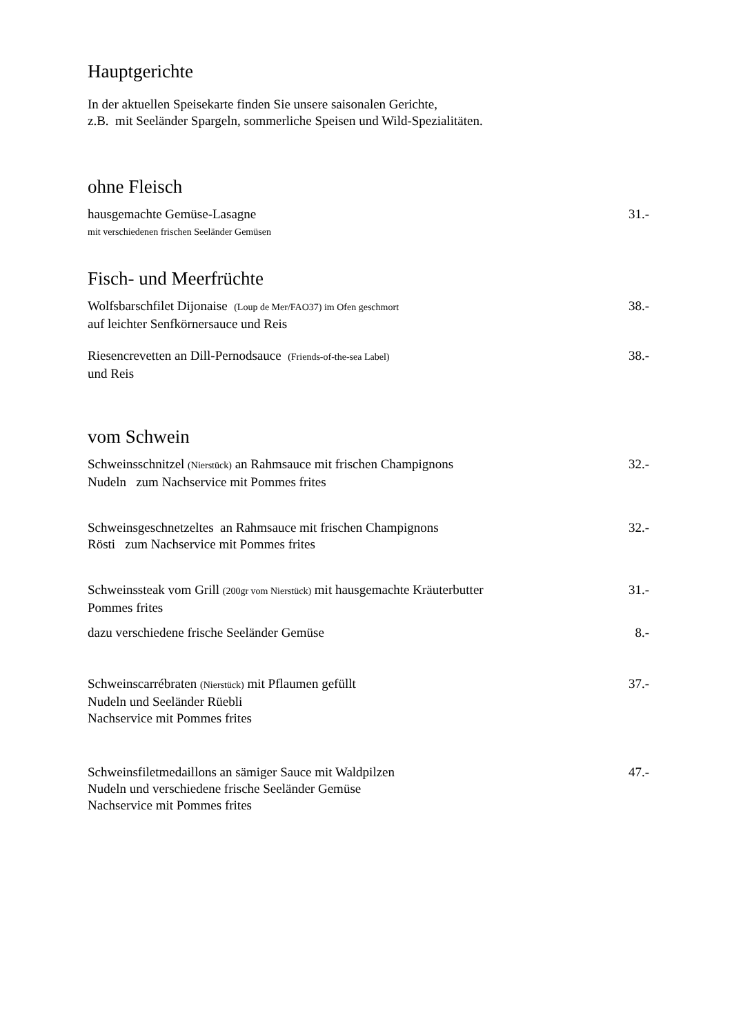Hauptgerichte
In der aktuellen Speisekarte finden Sie unsere saisonalen Gerichte,
z.B. mit Seeländer Spargeln, sommerliche Speisen und Wild-Spezialitäten.
ohne Fleisch
hausgemachte Gemüse-Lasagne
mit verschiedenen frischen Seeländer Gemüsen
31.-
Fisch- und Meerfrüchte
Wolfsbarschfilet Dijonaise (Loup de Mer/FAO37) im Ofen geschmort
auf leichter Senfkörnersauce und Reis
38.-
Riesencrevetten an Dill-Pernodsauce (Friends-of-the-sea Label)
und Reis
38.-
vom Schwein
Schweinsschnitzel (Nierstück) an Rahmsauce mit frischen Champignons
Nudeln zum Nachservice mit Pommes frites
32.-
Schweinsgeschnetzeltes an Rahmsauce mit frischen Champignons
Rösti zum Nachservice mit Pommes frites
32.-
Schweinssteak vom Grill (200gr vom Nierstück) mit hausgemachte Kräuterbutter
Pommes frites
31.-
dazu verschiedene frische Seeländer Gemüse
8.-
Schweinscarrébraten (Nierstück) mit Pflaumen gefüllt
Nudeln und Seeländer Rüebli
Nachservice mit Pommes frites
37.-
Schweinsfiletmedaillons an sämiger Sauce mit Waldpilzen
Nudeln und verschiedene frische Seeländer Gemüse
Nachservice mit Pommes frites
47.-